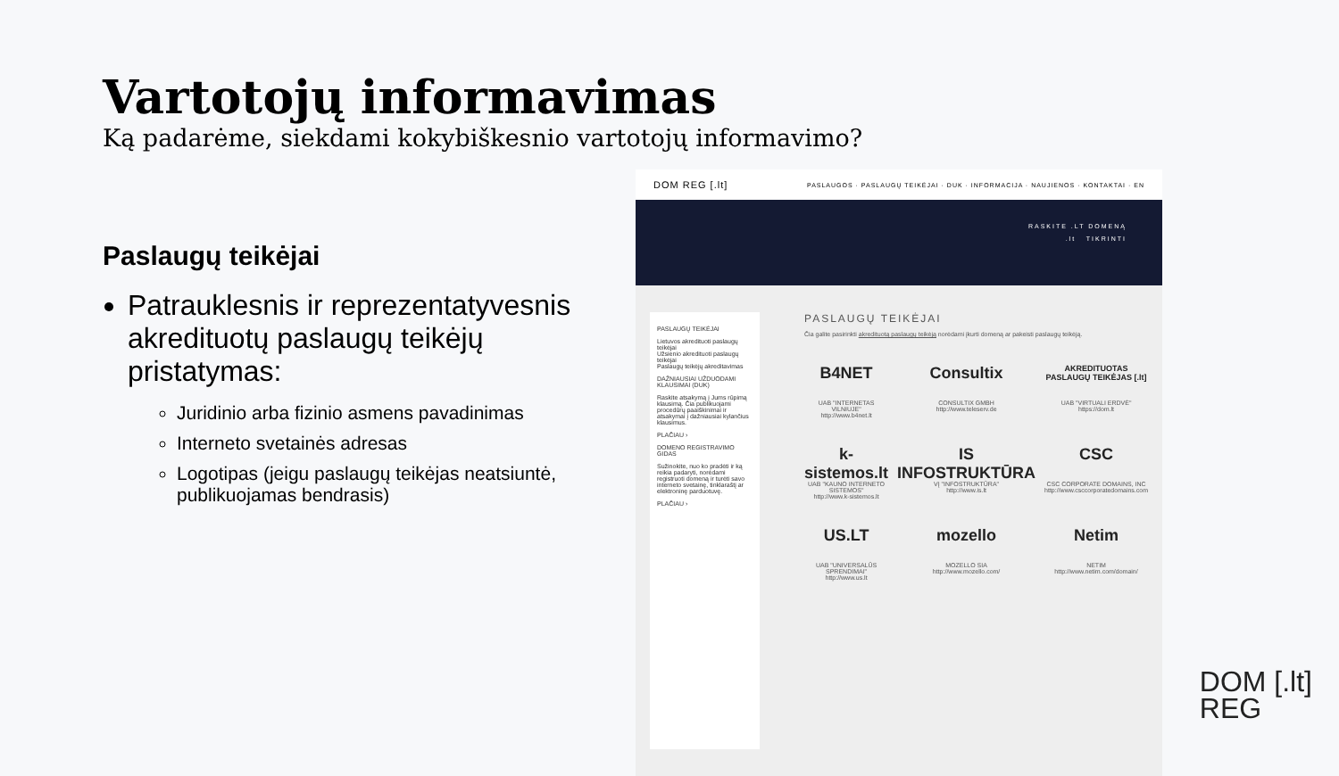Vartotojų informavimas
Ką padarėme, siekdami kokybiškesnio vartotojų informavimo?
Paslaugų teikėjai
Patrauklesnis ir reprezentatyvesnis akredituotų paslaugų teikėjų pristatymas:
Juridinio arba fizinio asmens pavadinimas
Interneto svetainės adresas
Logotipas (jeigu paslaugų teikėjas neatsiuntė, publikuojamas bendrasis)
DOM REG [.lt] PASLAUGOS · PASLAUGŲ TEIKĖJAI · DUK · INFORMACIJA · NAUJIENOS · KONTAKTAI · EN
RASKITE .LT DOMENĄ
.lt TIKRINTI
PASLAUGŲ TEIKĖJAI
Lietuvos akredituoti paslaugų teikėjai
Užsienio akredituoti paslaugų teikėjai
Paslaugų teikėjų akreditavimas
DAŽNIAUSIAI UŽDUODAMI KLAUSIMAI (DUK)
Raskite atsakymą į Jums rūpimą klausimą. Čia publikuojami procedūrų paaiškinimai ir atsakymai į dažniausiai kylančius klausimus.
PLAČIAU ›
DOMENO REGISTRAVIMO GIDAS
Sužinokite, nuo ko pradėti ir ką reikia padaryti, norėdami registruoti domeną ir turėti savo interneto svetainę, tinklaraštį ar elektroninę parduotuvę.
PLAČIAU ›
PASLAUGŲ TEIKĖJAI
Čia galite pasirinkti akredituotą paslaugų teikėją norėdami įkurti domeną ar pakeisti paslaugų teikėją.
B4NET
UAB "INTERNETAS VILNIUJE"
http://www.b4net.lt
Consultix
CONSULTIX GMBH
http://www.teleserv.de
AKREDITUOTAS PASLAUGŲ TEIKĖJAS [.lt]
UAB "VIRTUALI ERDVĖ"
https://dom.lt
k-sistemos.lt
UAB "KAUNO INTERNETO SISTEMOS"
http://www.k-sistemos.lt
IS INFOSTRUKTŪRA
VĮ "INFOSTRUKTŪRA"
http://www.is.lt
CSC
CSC CORPORATE DOMAINS, INC
http://www.csccorporatedomains.com
US.LT
UAB "UNIVERSALŪS SPRENDIMAI"
http://www.us.lt
mozello
MOZELLO SIA
http://www.mozello.com/
Netim
NETIM
http://www.netim.com/domain/
DOM [.lt]
REG